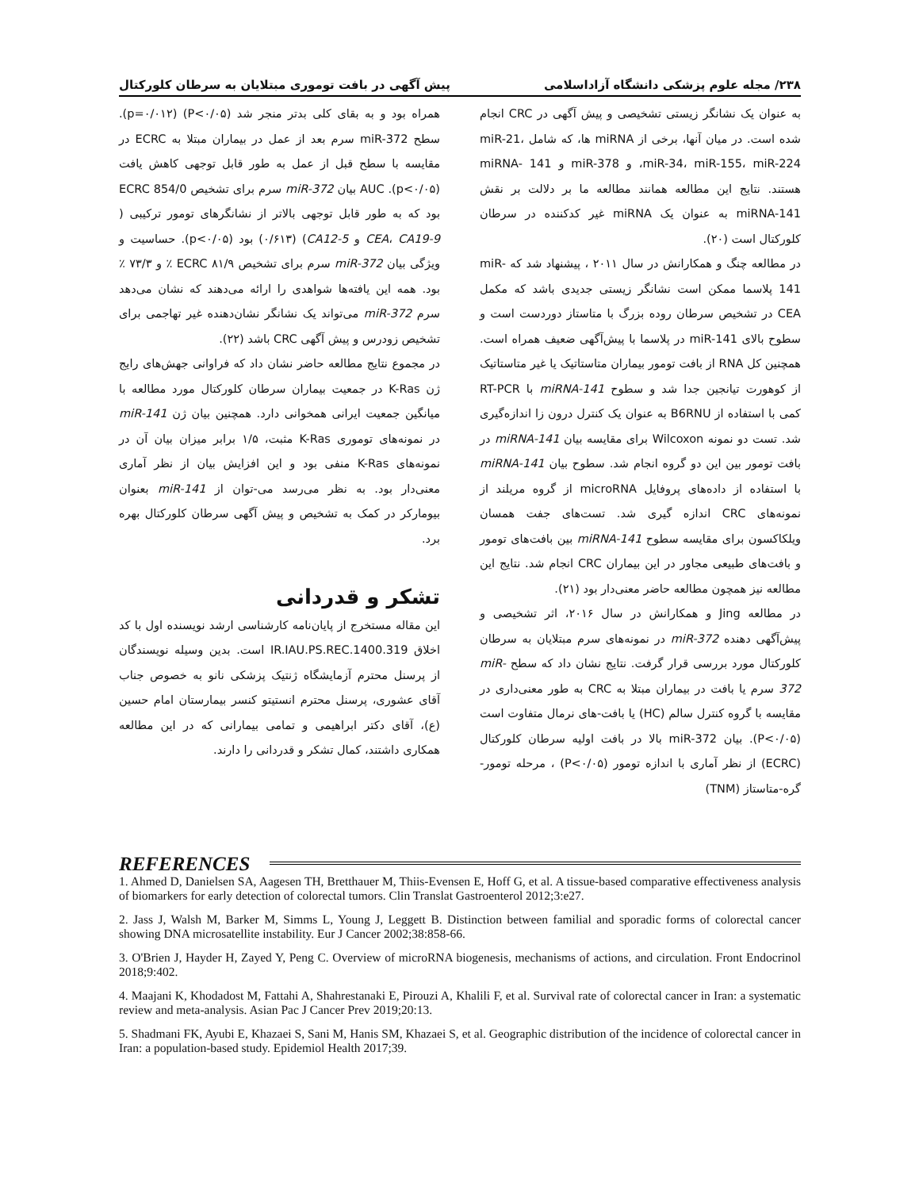۲۳۸/ مجله علوم پزشکی دانشگاه آزاداسلامی پیش آگهی در بافت توموری مبتلایان به سرطان کلورکتال
به عنوان یک نشانگر زیستی تشخیصی و پیش آگهی در CRC انجام شده است. در میان آنها، برخی از miRNA ها، که شامل miR-21، miR-34، miR-155، miR-224، و miR-378 و miRNA- 141 هستند. نتایج این مطالعه همانند مطالعه ما بر دلالت بر نقش miRNA-141 به عنوان یک miRNA غیر کدکننده در سرطان کلورکتال است (۲۰).
در مطالعه چنگ و همکارانش در سال ۲۰۱۱ ، پیشنهاد شد که miR-141 پلاسما ممکن است نشانگر زیستی جدیدی باشد که مکمل CEA در تشخیص سرطان روده بزرگ با متاستاز دوردست است و سطوح بالای miR-141 در پلاسما با پیش‌آگهی ضعیف همراه است. همچنین کل RNA از بافت تومور بیماران متاستاتیک یا غیر متاستاتیک از کوهورت تیانجین جدا شد و سطوح miRNA-141 با RT-PCR کمی با استفاده از B6RNU به عنوان یک کنترل درون زا اندازه‌گیری شد. تست دو نمونه Wilcoxon برای مقایسه بیان miRNA-141 در بافت تومور بین این دو گروه انجام شد. سطوح بیان miRNA-141 با استفاده از داده‌های پروفایل microRNA از گروه مریلند از نمونه‌های CRC اندازه گیری شد. تست‌های جفت همسان ویلکاکسون برای مقایسه سطوح miRNA-141 بین بافت‌های تومور و بافت‌های طبیعی مجاور در این بیماران CRC انجام شد. نتایج این مطالعه نیز همچون مطالعه حاضر معنی‌دار بود (۲۱).
در مطالعه Jing و همکارانش در سال ۲۰۱۶، اثر تشخیصی و پیش‌آگهی دهنده miR-372 در نمونه‌های سرم مبتلایان به سرطان کلورکتال مورد بررسی قرار گرفت. نتایج نشان داد که سطح miR-372 سرم یا بافت در بیماران مبتلا به CRC به طور معنی‌داری در مقایسه با گروه کنترل سالم (HC) یا بافت-های نرمال متفاوت است (P<۰/۰۵). بیان miR-372 بالا در بافت اولیه سرطان کلورکتال (ECRC) از نظر آماری با اندازه تومور (P<۰/۰۵) ، مرحله تومور-گره-متاستاز (TNM)
همراه بود و به بقای کلی بدتر منجر شد (P<۰/۰۵) (p=۰/۰۱۲). سطح miR-372 سرم بعد از عمل در بیماران مبتلا به ECRC در مقایسه با سطح قبل از عمل به طور قابل توجهی کاهش یافت (p<۰/۰۵). AUC بیان miR-372 سرم برای تشخیص ECRC 854/0 بود که به طور قابل توجهی بالاتر از نشانگرهای تومور ترکیبی ( CEA، CA19-9 و CA12-5) (۰/۶۱۳) بود (p<۰/۰۵). حساسیت و ویژگی بیان miR-372 سرم برای تشخیص ECRC ۸۱/۹ ٪ و ۷۳/۳ ٪ بود. همه این یافته‌ها شواهدی را ارائه می‌دهند که نشان می‌دهد سرم miR-372 می‌تواند یک نشانگر نشان‌دهنده غیر تهاجمی برای تشخیص زودرس و پیش آگهی CRC باشد (۲۲).
در مجموع نتایج مطالعه حاضر نشان داد که فراوانی جهش‌های رایج ژن K-Ras در جمعیت بیماران سرطان کلورکتال مورد مطالعه با میانگین جمعیت ایرانی همخوانی دارد. همچنین بیان ژن miR-141 در نمونه‌های توموری K-Ras مثبت، ۱/۵ برابر میزان بیان آن در نمونه‌های K-Ras منفی بود و این افزایش بیان از نظر آماری معنی‌دار بود. به نظر می‌رسد می-توان از miR-141 بعنوان بیومارکر در کمک به تشخیص و پیش آگهی سرطان کلورکتال بهره برد.
تشکر و قدردانی
این مقاله مستخرج از پایان‌نامه کارشناسی ارشد نویسنده اول با کد اخلاق IR.IAU.PS.REC.1400.319 است. بدین وسیله نویسندگان از پرسنل محترم آزمایشگاه ژنتیک پزشکی نانو به خصوص جناب آقای عشوری، پرسنل محترم انستیتو کنسر بیمارستان امام حسین (ع)، آقای دکتر ابراهیمی و تمامی بیمارانی که در این مطالعه همکاری داشتند، کمال تشکر و قدردانی را دارند.
REFERENCES
1. Ahmed D, Danielsen SA, Aagesen TH, Bretthauer M, Thiis-Evensen E, Hoff G, et al. A tissue-based comparative effectiveness analysis of biomarkers for early detection of colorectal tumors. Clin Translat Gastroenterol 2012;3:e27.
2. Jass J, Walsh M, Barker M, Simms L, Young J, Leggett B. Distinction between familial and sporadic forms of colorectal cancer showing DNA microsatellite instability. Eur J Cancer 2002;38:858-66.
3. O'Brien J, Hayder H, Zayed Y, Peng C. Overview of microRNA biogenesis, mechanisms of actions, and circulation. Front Endocrinol 2018;9:402.
4. Maajani K, Khodadost M, Fattahi A, Shahrestanaki E, Pirouzi A, Khalili F, et al. Survival rate of colorectal cancer in Iran: a systematic review and meta-analysis. Asian Pac J Cancer Prev 2019;20:13.
5. Shadmani FK, Ayubi E, Khazaei S, Sani M, Hanis SM, Khazaei S, et al. Geographic distribution of the incidence of colorectal cancer in Iran: a population-based study. Epidemiol Health 2017;39.